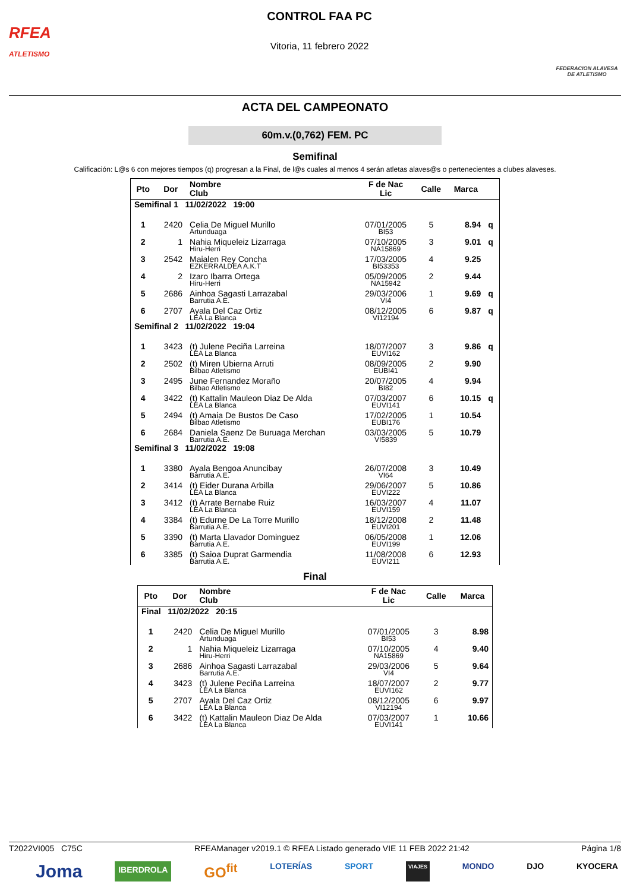RFEA
ATLETISMO
CONTROL FAA PC
Vitoria, 11 febrero 2022
FEDERACION ALAVESA
DE ATLETISMO
ACTA DEL CAMPEONATO
60m.v.(0,762) FEM. PC
Semifinal
Calificación: L@s 6 con mejores tiempos (q) progresan a la Final, de l@s cuales al menos 4 serán atletas alaves@s o pertenecientes a clubes alaveses.
| Pto | Dor | Nombre Club | F de Nac Lic | Calle | Marca | |
| --- | --- | --- | --- | --- | --- | --- |
| Semifinal 1 11/02/2022 19:00 | | | | | | |
| 1 | 2420 | Celia De Miguel Murillo Artunduaga | 07/01/2005 BI53 | 5 | 8.94 | q |
| 2 | 1 | Nahia Miqueleiz Lizarraga Hiru-Herri | 07/10/2005 NA15869 | 3 | 9.01 | q |
| 3 | 2542 | Maialen Rey Concha EZKERRALDEA A.K.T | 17/03/2005 BI53353 | 4 | 9.25 | |
| 4 | 2 | Izaro Ibarra Ortega Hiru-Herri | 05/09/2005 NA15942 | 2 | 9.44 | |
| 5 | 2686 | Ainhoa Sagasti Larrazabal Barrutia A.E. | 29/03/2006 VI4 | 1 | 9.69 | q |
| 6 | 2707 | Ayala Del Caz Ortiz LEA La Blanca | 08/12/2005 VI12194 | 6 | 9.87 | q |
| Semifinal 2 11/02/2022 19:04 | | | | | | |
| 1 | 3423 | (t) Julene Peciña Larreina LEA La Blanca | 18/07/2007 EUVI162 | 3 | 9.86 | q |
| 2 | 2502 | (t) Miren Ubierna Arruti Bilbao Atletismo | 08/09/2005 EUBI41 | 2 | 9.90 | |
| 3 | 2495 | June Fernandez Moraño Bilbao Atletismo | 20/07/2005 BI82 | 4 | 9.94 | |
| 4 | 3422 | (t) Kattalin Mauleon Diaz De Alda LEA La Blanca | 07/03/2007 EUVI141 | 6 | 10.15 | q |
| 5 | 2494 | (t) Amaia De Bustos De Caso Bilbao Atletismo | 17/02/2005 EUBI176 | 1 | 10.54 | |
| 6 | 2684 | Daniela Saenz De Buruaga Merchan Barrutia A.E. | 03/03/2005 VI5839 | 5 | 10.79 | |
| Semifinal 3 11/02/2022 19:08 | | | | | | |
| 1 | 3380 | Ayala Bengoa Anuncibay Barrutia A.E. | 26/07/2008 VI64 | 3 | 10.49 | |
| 2 | 3414 | (t) Eider Durana Arbilla LEA La Blanca | 29/06/2007 EUVI222 | 5 | 10.86 | |
| 3 | 3412 | (t) Arrate Bernabe Ruiz LEA La Blanca | 16/03/2007 EUVI159 | 4 | 11.07 | |
| 4 | 3384 | (t) Edurne De La Torre Murillo Barrutia A.E. | 18/12/2008 EUVI201 | 2 | 11.48 | |
| 5 | 3390 | (t) Marta Llavador Dominguez Barrutia A.E. | 06/05/2008 EUVI199 | 1 | 12.06 | |
| 6 | 3385 | (t) Saioa Duprat Garmendia Barrutia A.E. | 11/08/2008 EUVI211 | 6 | 12.93 | |
Final
| Pto | Dor | Nombre Club | F de Nac Lic | Calle | Marca |
| --- | --- | --- | --- | --- | --- |
| Final 11/02/2022 20:15 | | | | | |
| 1 | 2420 | Celia De Miguel Murillo Artunduaga | 07/01/2005 BI53 | 3 | 8.98 |
| 2 | 1 | Nahia Miqueleiz Lizarraga Hiru-Herri | 07/10/2005 NA15869 | 4 | 9.40 |
| 3 | 2686 | Ainhoa Sagasti Larrazabal Barrutia A.E. | 29/03/2006 VI4 | 5 | 9.64 |
| 4 | 3423 | (t) Julene Peciña Larreina LEA La Blanca | 18/07/2007 EUVI162 | 2 | 9.77 |
| 5 | 2707 | Ayala Del Caz Ortiz LEA La Blanca | 08/12/2005 VI12194 | 6 | 9.97 |
| 6 | 3422 | (t) Kattalin Mauleon Diaz De Alda LEA La Blanca | 07/03/2007 EUVI141 | 1 | 10.66 |
T2022VI005 C75C RFEAManager v2019.1 © RFEA Listado generado VIE 11 FEB 2022 21:42 Página 1/8
Joma IBERDROLA GO<sup>fit</sup> LOTERÍAS SPORT VIAJES MONDO DJO KYOCERA